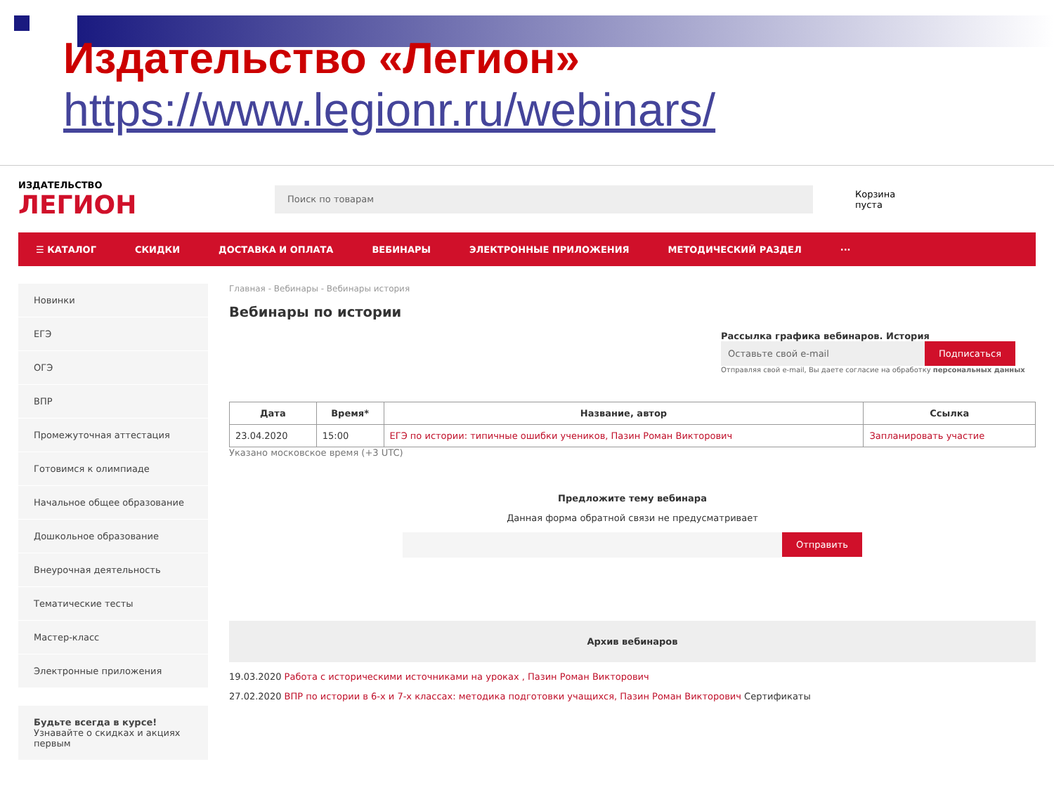Издательство «Легион»
https://www.legionr.ru/webinars/
ИЗДАТЕЛЬСТВО
ЛЕГИОН
Поиск по товарам
Корзина
пуста
☰ КАТАЛОГ СКИДКИ ДОСТАВКА И ОПЛАТА ВЕБИНАРЫ ЭЛЕКТРОННЫЕ ПРИЛОЖЕНИЯ МЕТОДИЧЕСКИЙ РАЗДЕЛ ···
Новинки
ЕГЭ
ОГЭ
ВПР
Промежуточная аттестация
Готовимся к олимпиаде
Начальное общее образование
Дошкольное образование
Внеурочная деятельность
Тематические тесты
Мастер-класс
Электронные приложения
Будьте всегда в курсе!
Узнавайте о скидках и акциях первым
Главная - Вебинары - Вебинары история
Вебинары по истории
Рассылка графика вебинаров. История
Оставьте свой e-mail Подписаться
Отправляя свой e-mail, Вы даете согласие на обработку персональных данных
| Дата | Время* | Название, автор | Ссылка |
| --- | --- | --- | --- |
| 23.04.2020 | 15:00 | ЕГЭ по истории: типичные ошибки учеников, Пазин Роман Викторович | Запланировать участие |
Указано московское время (+3 UTC)
Предложите тему вебинара
Данная форма обратной связи не предусматривает
Отправить
Архив вебинаров
19.03.2020 Работа с историческими источниками на уроках , Пазин Роман Викторович
27.02.2020 ВПР по истории в 6-х и 7-х классах: методика подготовки учащихся, Пазин Роман Викторович Сертификаты